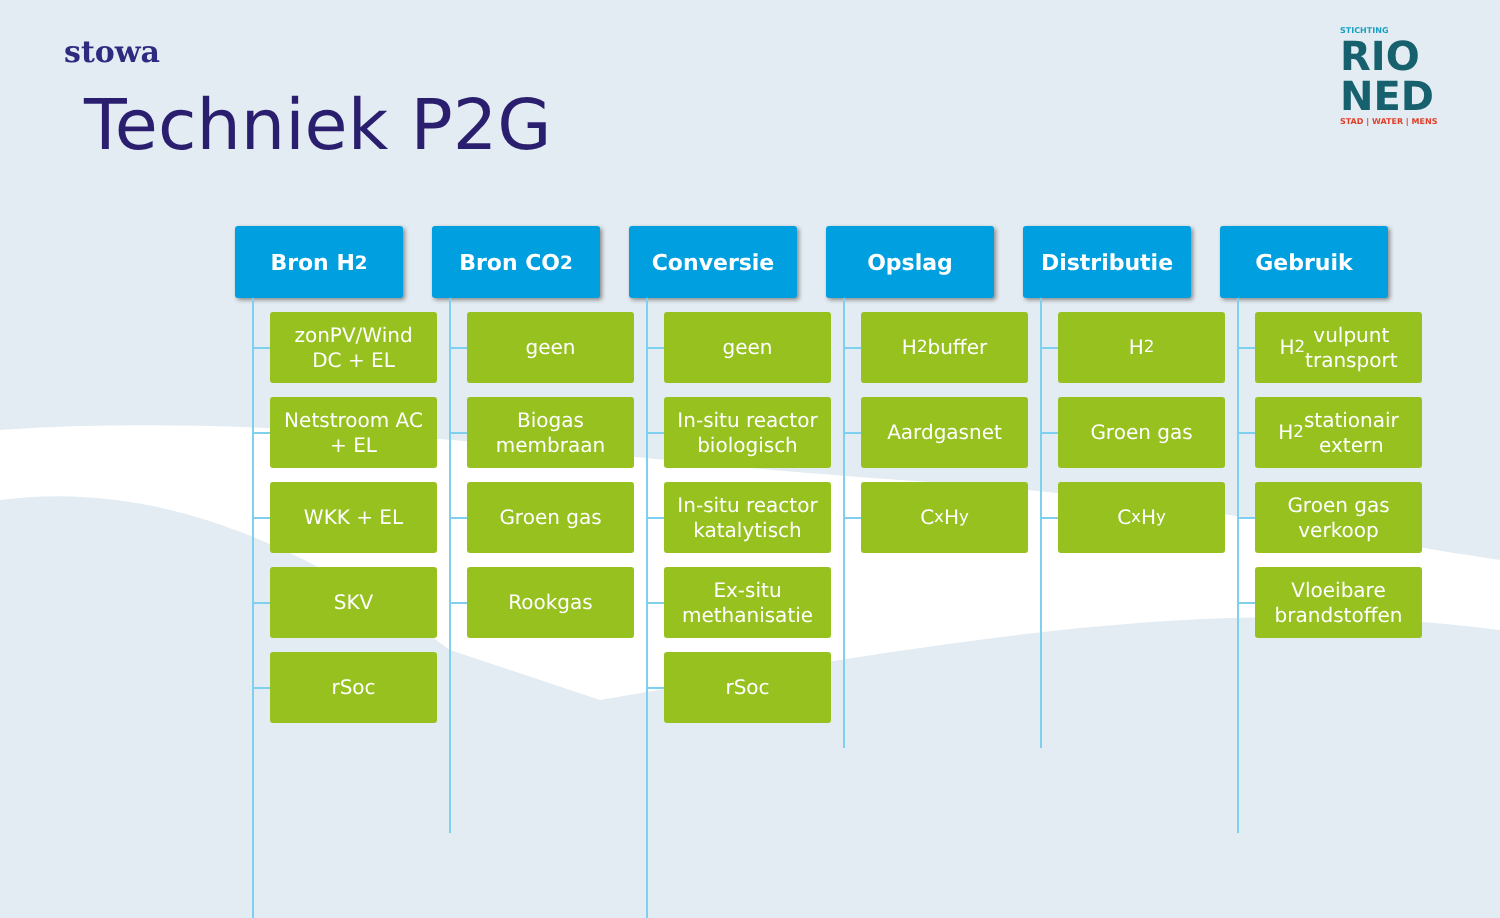stowa
STICHTING
RIO
NED
STAD | WATER | MENS
Techniek P2G
Bron H<sub>2</sub>
zonPV/Wind
DC + EL
Netstroom AC
+ EL
WKK + EL
SKV
rSoc
Bron CO<sub>2</sub>
geen
Biogas
membraan
Groen gas
Rookgas
Conversie
geen
In-situ reactor
biologisch
In-situ reactor
katalytisch
Ex-situ
methanisatie
rSoc
Opslag
H<sub>2</sub> buffer
Aardgasnet
C<sub>x</sub>H<sub>y</sub>
Distributie
H<sub>2</sub>
Groen gas
C<sub>x</sub>H<sub>y</sub>
Gebruik
H<sub>2</sub> vulpunt
transport
H<sub>2</sub> stationair
extern
Groen gas
verkoop
Vloeibare
brandstoffen